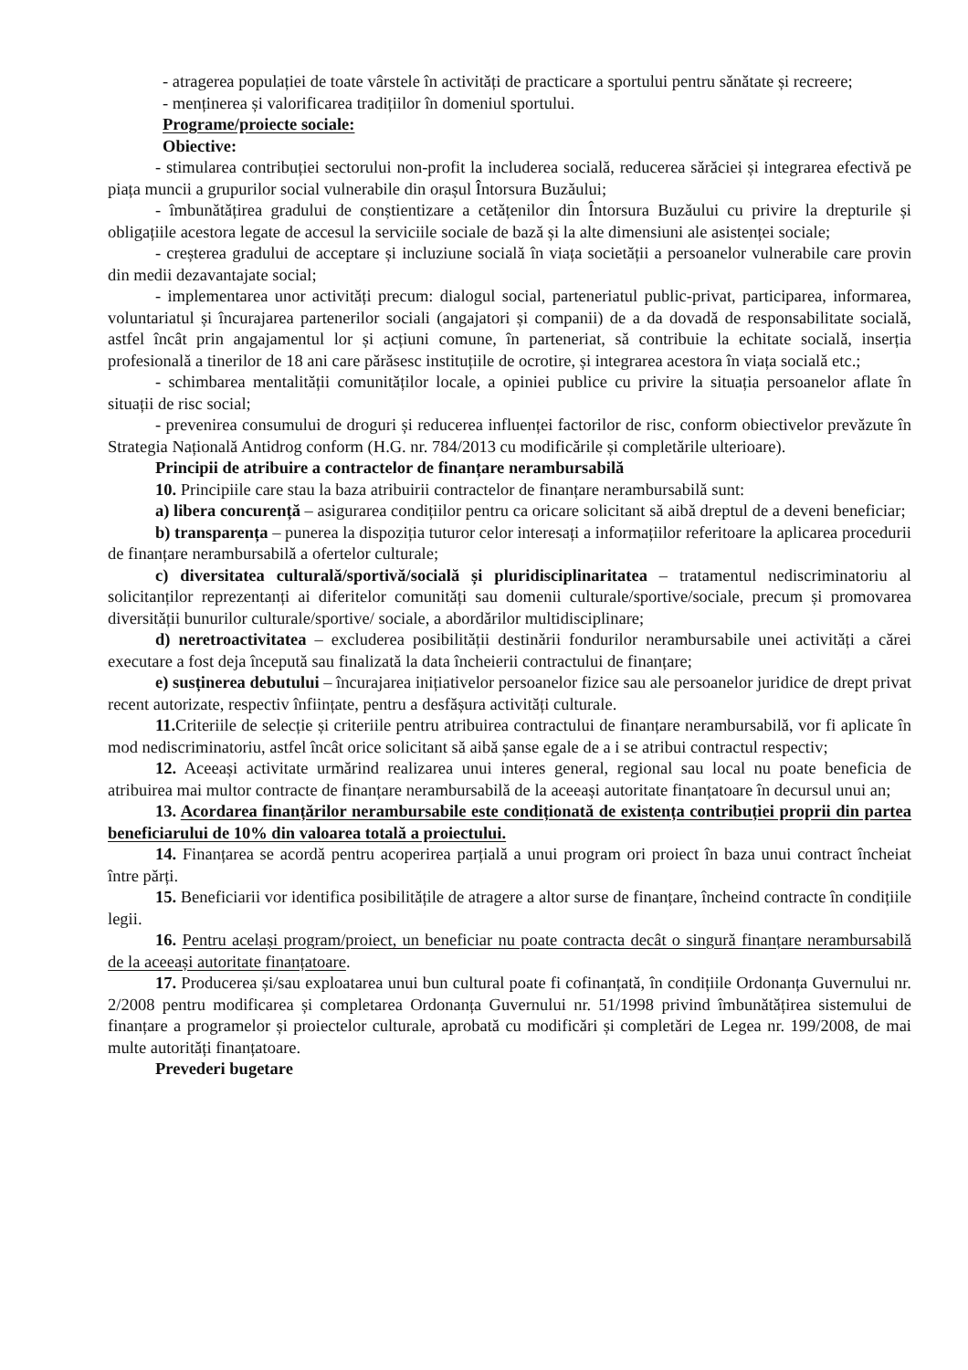- atragerea populației de toate vârstele în activități de practicare a sportului pentru sănătate și recreere;
- menținerea și valorificarea tradițiilor în domeniul sportului.
Programe/proiecte sociale:
Obiective:
- stimularea contribuției sectorului non-profit la includerea socială, reducerea sărăciei și integrarea efectivă pe piața muncii a grupurilor social vulnerabile din orașul Întorsura Buzăului;
- îmbunătățirea gradului de conștientizare a cetățenilor din Întorsura Buzăului cu privire la drepturile și obligațiile acestora legate de accesul la serviciile sociale de bază și la alte dimensiuni ale asistenței sociale;
- creșterea gradului de acceptare și incluziune socială în viața societății a persoanelor vulnerabile care provin din medii dezavantajate social;
- implementarea unor activități precum: dialogul social, parteneriatul public-privat, participarea, informarea, voluntariatul și încurajarea partenerilor sociali (angajatori și companii) de a da dovadă de responsabilitate socială, astfel încât prin angajamentul lor și acțiuni comune, în parteneriat, să contribuie la echitate socială, inserția profesională a tinerilor de 18 ani care părăsesc instituțiile de ocrotire, și integrarea acestora în viața socială etc.;
- schimbarea mentalității comunităților locale, a opiniei publice cu privire la situația persoanelor aflate în situații de risc social;
- prevenirea consumului de droguri și reducerea influenței factorilor de risc, conform obiectivelor prevăzute în Strategia Națională Antidrog conform (H.G. nr. 784/2013 cu modificările și completările ulterioare).
Principii de atribuire a contractelor de finanțare nerambursabilă
10. Principiile care stau la baza atribuirii contractelor de finanțare nerambursabilă sunt:
a) libera concurență – asigurarea condițiilor pentru ca oricare solicitant să aibă dreptul de a deveni beneficiar;
b) transparența – punerea la dispoziția tuturor celor interesați a informațiilor referitoare la aplicarea procedurii de finanțare nerambursabilă a ofertelor culturale;
c) diversitatea culturală/sportivă/socială și pluridisciplinaritatea – tratamentul nediscriminatoriu al solicitanților reprezentanți ai diferitelor comunități sau domenii culturale/sportive/sociale, precum și promovarea diversității bunurilor culturale/sportive/ sociale, a abordărilor multidisciplinare;
d) neretroactivitatea – excluderea posibilității destinării fondurilor nerambursabile unei activități a cărei executare a fost deja începută sau finalizată la data încheierii contractului de finanțare;
e) susținerea debutului – încurajarea inițiativelor persoanelor fizice sau ale persoanelor juridice de drept privat recent autorizate, respectiv înființate, pentru a desfășura activități culturale.
11. Criteriile de selecție și criteriile pentru atribuirea contractului de finanțare nerambursabilă, vor fi aplicate în mod nediscriminatoriu, astfel încât orice solicitant să aibă șanse egale de a i se atribui contractul respectiv;
12. Aceeași activitate urmărind realizarea unui interes general, regional sau local nu poate beneficia de atribuirea mai multor contracte de finanțare nerambursabilă de la aceeași autoritate finanțatoare în decursul unui an;
13. Acordarea finanțărilor nerambursabile este condiționată de existența contribuției proprii din partea beneficiarului de 10% din valoarea totală a proiectului.
14. Finanțarea se acordă pentru acoperirea parțială a unui program ori proiect în baza unui contract încheiat între părți.
15. Beneficiarii vor identifica posibilitățile de atragere a altor surse de finanțare, încheind contracte în condițiile legii.
16. Pentru același program/proiect, un beneficiar nu poate contracta decât o singură finanțare nerambursabilă de la aceeași autoritate finanțatoare.
17. Producerea și/sau exploatarea unui bun cultural poate fi cofinanțată, în condițiile Ordonanța Guvernului nr. 2/2008 pentru modificarea și completarea Ordonanța Guvernului nr. 51/1998 privind îmbunătățirea sistemului de finanțare a programelor și proiectelor culturale, aprobată cu modificări și completări de Legea nr. 199/2008, de mai multe autorități finanțatoare.
Prevederi bugetare